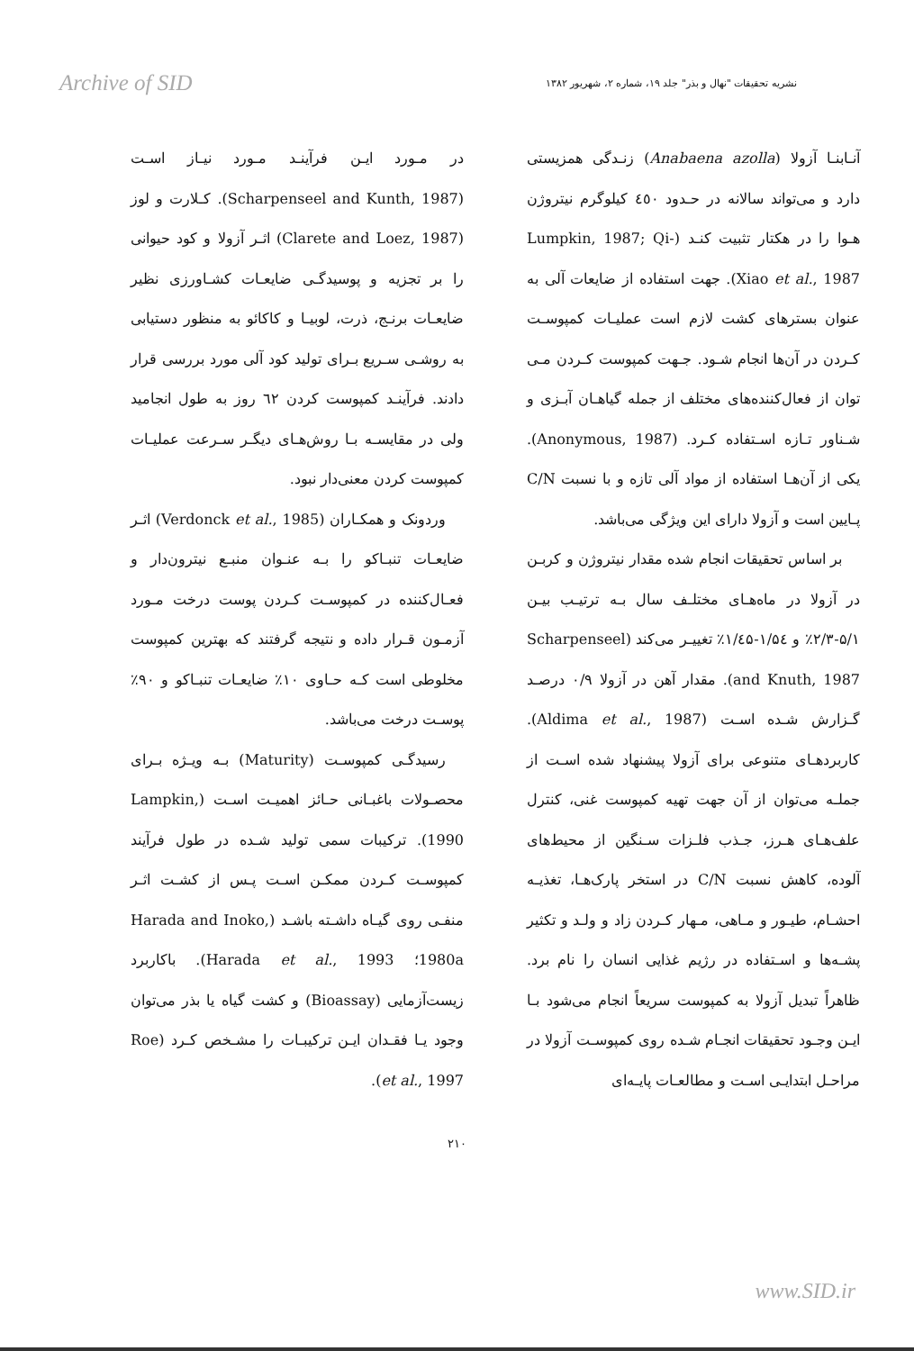Archive of SID نشریه تحقیقات "نهال و بذر" جلد ۱۹، شماره ۲، شهریور ۱۳۸۲
آنـابنـا آزولا (Anabaena azolla) زنـدگی همزیستی دارد و می‌تواند سالانه در حـدود ٤٥٠ کیلوگرم نیتروژن هـوا را در هکتار تثبیت کنـد (Lumpkin, 1987; Qi-Xiao et al., 1987). جهت استفاده از ضایعات آلی به عنوان بسترهای کشت لازم است عملیـات کمپوسـت کـردن در آن‌ها انجام شـود. جـهت کمپوست کـردن مـی توان از فعال‌کننده‌های مختلف از جمله گیاهـان آبـزی و شـناور تـازه اسـتفاده کـرد. (Anonymous, 1987). یکی از آن‌هـا استفاده از مواد آلی تازه و با نسبت C/N پـایین است و آزولا دارای این ویژگی می‌باشد.
بر اساس تحقیقات انجام شده مقدار نیتروژن و کربـن در آزولا در ماه‌هـای مختلـف سال بـه ترتیـب بیـن ۵/۱-۲/۳٪ و ۱/۵٤-۱/٤۵٪ تغییـر می‌کند (Scharpenseel and Knuth, 1987). مقدار آهن در آزولا ۰/۹ درصـد گـزارش شـده اسـت (Aldima et al., 1987). کاربردهـای متنوعی برای آزولا پیشنهاد شده اسـت از جملـه می‌توان از آن جهت تهیه کمپوست غنی، کنترل علف‌هـای هـرز، جـذب فلـزات سـنگین از محیط‌های آلوده، کاهش نسبت C/N در استخر پارک‌هـا، تغذیـه احشـام، طیـور و مـاهی، مـهار کـردن زاد و ولـد و تکثیر پشـه‌ها و اسـتفاده در رژیم غذایی انسان را نام برد. ظاهراً تبدیل آزولا به کمپوست سریعاً انجام می‌شود بـا ایـن وجـود تحقیقات انجـام شـده روی کمپوسـت آزولا در مراحـل ابتدایـی اسـت و مطالعـات پایـه‌ای
در مـورد ایـن فرآینـد مـورد نیـاز اسـت (Scharpenseel and Kunth, 1987). کـلارت و لوز (Clarete and Loez, 1987) اثـر آزولا و کود حیوانی را بر تجزیه و پوسیدگـی ضایعـات کشـاورزی نظیر ضایعـات برنـج، ذرت، لوبیـا و کاکائو به منظور دستیابی به روشـی سـریع بـرای تولید کود آلی مورد بررسی قرار دادند. فرآینـد کمپوست کردن ٦۲ روز به طول انجامید ولی در مقایسـه بـا روش‌هـای دیگـر سـرعت عملیـات کمپوست کردن معنی‌دار نبود.
وردونک و همکـاران (Verdonck et al., 1985) اثـر ضایعـات تنبـاکو را بـه عنـوان منبـع نیترون‌دار و فعـال‌کننده در کمپوسـت کـردن پوست درخت مـورد آزمـون قـرار داده و نتیجه گرفتند که بهترین کمپوست مخلوطی است کـه حـاوی ۱۰٪ ضایعـات تنبـاکو و ۹۰٪ پوسـت درخت می‌باشد.
رسیدگـی کمپوسـت (Maturity) بـه ویـژه بـرای محصـولات باغبـانی حـائز اهمیـت اسـت (Lampkin, 1990). ترکیبات سمی تولید شـده در طول فرآیند کمپوسـت کـردن ممکـن اسـت پـس از کشـت اثـر منفـی روی گیـاه داشـته باشـد (Harada and Inoko, 1980a؛ Harada et al., 1993). باکاربرد زیست‌آزمایی (Bioassay) و کشت گیاه یا بذر می‌توان وجود یـا فقـدان ایـن ترکیبـات را مشـخص کـرد (Roe et al., 1997).
۲۱۰
www.SID.ir